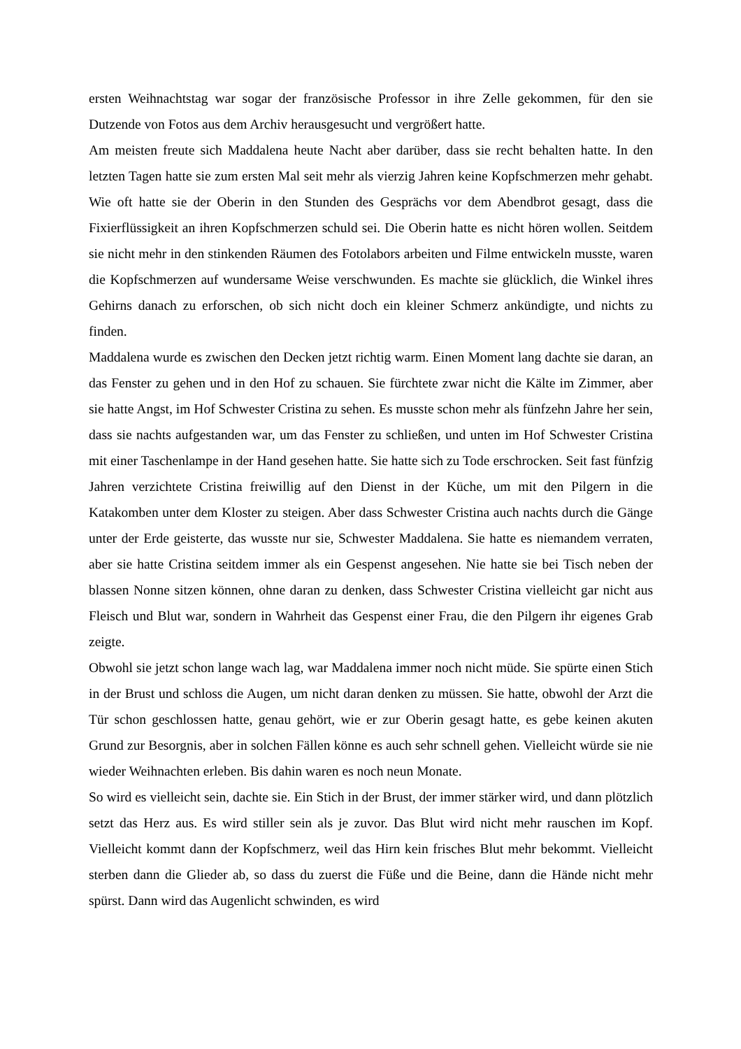ersten Weihnachtstag war sogar der französische Professor in ihre Zelle gekommen, für den sie Dutzende von Fotos aus dem Archiv herausgesucht und vergrößert hatte.
Am meisten freute sich Maddalena heute Nacht aber darüber, dass sie recht behalten hatte. In den letzten Tagen hatte sie zum ersten Mal seit mehr als vierzig Jahren keine Kopfschmerzen mehr gehabt. Wie oft hatte sie der Oberin in den Stunden des Gesprächs vor dem Abendbrot gesagt, dass die Fixierflüssigkeit an ihren Kopfschmerzen schuld sei. Die Oberin hatte es nicht hören wollen. Seitdem sie nicht mehr in den stinkenden Räumen des Fotolabors arbeiten und Filme entwickeln musste, waren die Kopfschmerzen auf wundersame Weise verschwunden. Es machte sie glücklich, die Winkel ihres Gehirns danach zu erforschen, ob sich nicht doch ein kleiner Schmerz ankündigte, und nichts zu finden.
Maddalena wurde es zwischen den Decken jetzt richtig warm. Einen Moment lang dachte sie daran, an das Fenster zu gehen und in den Hof zu schauen. Sie fürchtete zwar nicht die Kälte im Zimmer, aber sie hatte Angst, im Hof Schwester Cristina zu sehen. Es musste schon mehr als fünfzehn Jahre her sein, dass sie nachts aufgestanden war, um das Fenster zu schließen, und unten im Hof Schwester Cristina mit einer Taschenlampe in der Hand gesehen hatte. Sie hatte sich zu Tode erschrocken. Seit fast fünfzig Jahren verzichtete Cristina freiwillig auf den Dienst in der Küche, um mit den Pilgern in die Katakomben unter dem Kloster zu steigen. Aber dass Schwester Cristina auch nachts durch die Gänge unter der Erde geisterte, das wusste nur sie, Schwester Maddalena. Sie hatte es niemandem verraten, aber sie hatte Cristina seitdem immer als ein Gespenst angesehen. Nie hatte sie bei Tisch neben der blassen Nonne sitzen können, ohne daran zu denken, dass Schwester Cristina vielleicht gar nicht aus Fleisch und Blut war, sondern in Wahrheit das Gespenst einer Frau, die den Pilgern ihr eigenes Grab zeigte.
Obwohl sie jetzt schon lange wach lag, war Maddalena immer noch nicht müde. Sie spürte einen Stich in der Brust und schloss die Augen, um nicht daran denken zu müssen. Sie hatte, obwohl der Arzt die Tür schon geschlossen hatte, genau gehört, wie er zur Oberin gesagt hatte, es gebe keinen akuten Grund zur Besorgnis, aber in solchen Fällen könne es auch sehr schnell gehen. Vielleicht würde sie nie wieder Weihnachten erleben. Bis dahin waren es noch neun Monate.
So wird es vielleicht sein, dachte sie. Ein Stich in der Brust, der immer stärker wird, und dann plötzlich setzt das Herz aus. Es wird stiller sein als je zuvor. Das Blut wird nicht mehr rauschen im Kopf. Vielleicht kommt dann der Kopfschmerz, weil das Hirn kein frisches Blut mehr bekommt. Vielleicht sterben dann die Glieder ab, so dass du zuerst die Füße und die Beine, dann die Hände nicht mehr spürst. Dann wird das Augenlicht schwinden, es wird